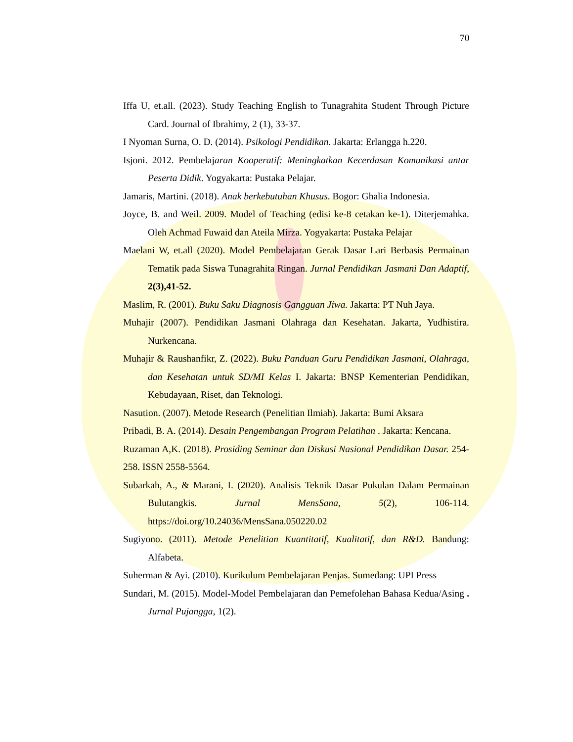70
Iffa U, et.all. (2023). Study Teaching English to Tunagrahita Student Through Picture Card. Journal of Ibrahimy, 2 (1), 33-37.
I Nyoman Surna, O. D. (2014). Psikologi Pendidikan. Jakarta: Erlangga h.220.
Isjoni. 2012. Pembelajaran Kooperatif: Meningkatkan Kecerdasan Komunikasi antar Peserta Didik. Yogyakarta: Pustaka Pelajar.
Jamaris, Martini. (2018). Anak berkebutuhan Khusus. Bogor: Ghalia Indonesia.
Joyce, B. and Weil. 2009. Model of Teaching (edisi ke-8 cetakan ke-1). Diterjemahka. Oleh Achmad Fuwaid dan Ateila Mirza. Yogyakarta: Pustaka Pelajar
Maelani W, et.all (2020). Model Pembelajaran Gerak Dasar Lari Berbasis Permainan Tematik pada Siswa Tunagrahita Ringan. Jurnal Pendidikan Jasmani Dan Adaptif, 2(3),41-52.
Maslim, R. (2001). Buku Saku Diagnosis Gangguan Jiwa. Jakarta: PT Nuh Jaya.
Muhajir (2007). Pendidikan Jasmani Olahraga dan Kesehatan. Jakarta, Yudhistira. Nurkencana.
Muhajir & Raushanfikr, Z. (2022). Buku Panduan Guru Pendidikan Jasmani, Olahraga, dan Kesehatan untuk SD/MI Kelas I. Jakarta: BNSP Kementerian Pendidikan, Kebudayaan, Riset, dan Teknologi.
Nasution. (2007). Metode Research (Penelitian Ilmiah). Jakarta: Bumi Aksara
Pribadi, B. A. (2014). Desain Pengembangan Program Pelatihan . Jakarta: Kencana.
Ruzaman A,K. (2018). Prosiding Seminar dan Diskusi Nasional Pendidikan Dasar. 254-258. ISSN 2558-5564.
Subarkah, A., & Marani, I. (2020). Analisis Teknik Dasar Pukulan Dalam Permainan Bulutangkis. Jurnal MensSana, 5(2), 106-114. https://doi.org/10.24036/MensSana.050220.02
Sugiyono. (2011). Metode Penelitian Kuantitatif, Kualitatif, dan R&D. Bandung: Alfabeta.
Suherman & Ayi. (2010). Kurikulum Pembelajaran Penjas. Sumedang: UPI Press
Sundari, M. (2015). Model-Model Pembelajaran dan Pemefolehan Bahasa Kedua/Asing . Jurnal Pujangga, 1(2).